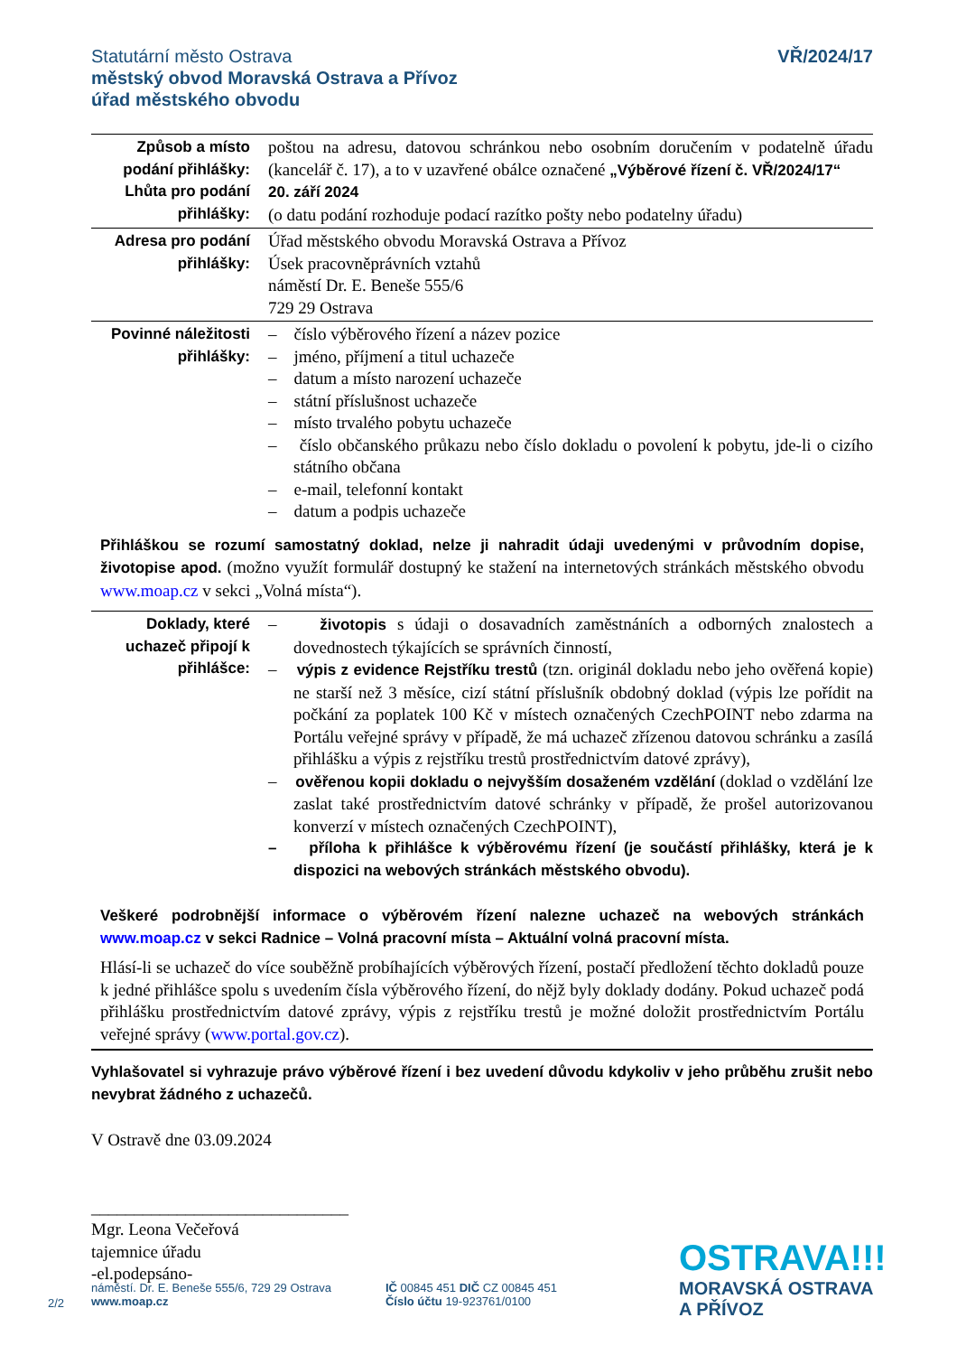Statutární město Ostrava
městský obvod Moravská Ostrava a Přívoz
úřad městského obvodu
VŘ/2024/17
| Způsob a místo podání přihlášky: Lhůta pro podání přihlášky: | poštou na adresu, datovou schránkou nebo osobním doručením v podatelně úřadu (kancelář č. 17), a to v uzavřené obálce označené „Výběrové řízení č. VŘ/2024/17“ 20. září 2024 (o datu podání rozhoduje podací razítko pošty nebo podatelny úřadu) |
| Adresa pro podání přihlášky: | Úřad městského obvodu Moravská Ostrava a Přívoz Úsek pracovněprávních vztahů náměstí Dr. E. Beneše 555/6 729 29 Ostrava |
| Povinné náležitosti přihlášky: | – číslo výběrového řízení a název pozice – jméno, příjmení a titul uchazeče – datum a místo narození uchazeče – státní příslušnost uchazeče – místo trvalého pobytu uchazeče – číslo občanského průkazu nebo číslo dokladu o povolení k pobytu, jde-li o cizího státního občana – e-mail, telefonní kontakt – datum a podpis uchazeče |
| Přihláškou se rozumí samostatný doklad, nelze ji nahradit údaji uvedenými v průvodním dopise, životopise apod. (možno využít formulář dostupný ke stažení na internetových stránkách městského obvodu www.moap.cz v sekci „Volná místa“). | |
| Doklady, které uchazeč připojí k přihlášce: | – životopis s údaji o dosavadních zaměstnáních a odborných znalostech a dovednostech týkajících se správních činností, – výpis z evidence Rejstříku trestů (tzn. originál dokladu nebo jeho ověřená kopie) ne starší než 3 měsíce, cizí státní příslušník obdobný doklad (výpis lze pořídit na počkání za poplatek 100 Kč v místech označených CzechPOINT nebo zdarma na Portálu veřejné správy v případě, že má uchazeč zřízenou datovou schránku a zasílá přihlášku a výpis z rejstříku trestů prostřednictvím datové zprávy), – ověřenou kopii dokladu o nejvyšším dosaženém vzdělání (doklad o vzdělání lze zaslat také prostřednictvím datové schránky v případě, že prošel autorizovanou konverzí v místech označených CzechPOINT), – příloha k přihlášce k výběrovému řízení (je součástí přihlášky, která je k dispozici na webových stránkách městského obvodu). |
| Veškeré podrobnější informace o výběrovém řízení nalezne uchazeč na webových stránkách www.moap.cz v sekci Radnice – Volná pracovní místa – Aktuální volná pracovní místa. Hlásí-li se uchazeč do více souběžně probíhajících výběrových řízení, postačí předložení těchto dokladů pouze k jedné přihlášce spolu s uvedením čísla výběrového řízení, do nějž byly doklady dodány. Pokud uchazeč podá přihlášku prostřednictvím datové zprávy, výpis z rejstříku trestů je možné doložit prostřednictvím Portálu veřejné správy ( www.portal.gov.cz ). | |
Vyhlašovatel si vyhrazuje právo výběrové řízení i bez uvedení důvodu kdykoliv v jeho průběhu zrušit nebo nevybrat žádného z uchazečů.
V Ostravě dne 03.09.2024
______________________________
Mgr. Leona Večeřová
tajemnice úřadu
-el.podepsáno-
2/2
náměstí. Dr. E. Beneše 555/6, 729 29 Ostrava
www.moap.cz
IČ 00845 451 DIČ CZ 00845 451
Číslo účtu 19-923761/0100
OSTRAVA!!!
MORAVSKÁ OSTRAVA
A PŘÍVOZ